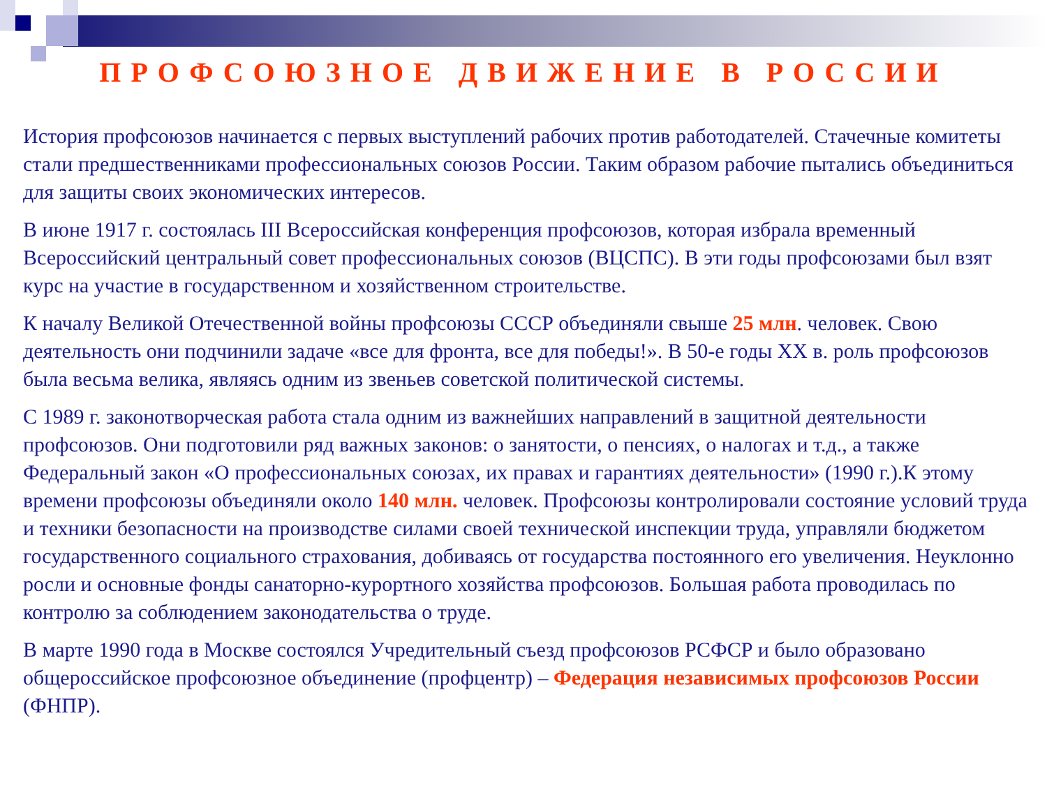ПРОФСОЮЗНОЕ ДВИЖЕНИЕ В РОССИИ
История профсоюзов начинается с первых выступлений рабочих против работодателей. Стачечные комитеты стали предшественниками профессиональных союзов России. Таким образом рабочие пытались объединиться для защиты своих экономических интересов.
В июне 1917 г. состоялась III Всероссийская конференция профсоюзов, которая избрала временный Всероссийский центральный совет профессиональных союзов (ВЦСПС). В эти годы профсоюзами был взят курс на участие в государственном и хозяйственном строительстве.
К началу Великой Отечественной войны профсоюзы СССР объединяли свыше 25 млн. человек. Свою деятельность они подчинили задаче «все для фронта, все для победы!». В 50-е годы XX в. роль профсоюзов была весьма велика, являясь одним из звеньев советской политической системы.
С 1989 г. законотворческая работа стала одним из важнейших направлений в защитной деятельности профсоюзов. Они подготовили ряд важных законов: о занятости, о пенсиях, о налогах и т.д., а также Федеральный закон «О профессиональных союзах, их правах и гарантиях деятельности» (1990 г.).К этому времени профсоюзы объединяли около 140 млн. человек. Профсоюзы контролировали состояние условий труда и техники безопасности на производстве силами своей технической инспекции труда, управляли бюджетом государственного социального страхования, добиваясь от государства постоянного его увеличения. Неуклонно росли и основные фонды санаторно-курортного хозяйства профсоюзов. Большая работа проводилась по контролю за соблюдением законодательства о труде.
В марте 1990 года в Москве состоялся Учредительный съезд профсоюзов РСФСР и было образовано общероссийское профсоюзное объединение (профцентр) – Федерация независимых профсоюзов России (ФНПР).